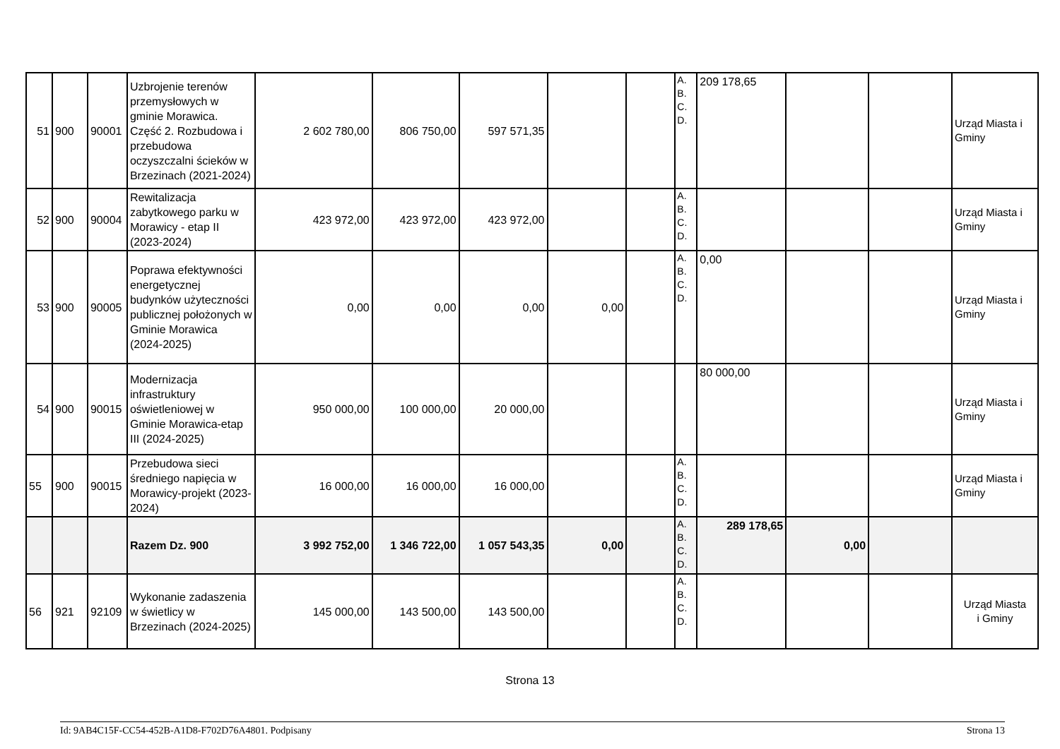| 51 | 900 | 90001 | Uzbrojenie terenów przemysłowych w gminie Morawica. Część 2. Rozbudowa i przebudowa oczyszczalni ścieków w Brzezinach (2021-2024) | 2 602 780,00 | 806 750,00 | 597 571,35 | | | A. B. C. D. | 209 178,65 | | | Urząd Miasta i Gminy |
| 52 | 900 | 90004 | Rewitalizacja zabytkowego parku w Morawicy - etap II (2023-2024) | 423 972,00 | 423 972,00 | 423 972,00 | | | A. B. C. D. | | | | Urząd Miasta i Gminy |
| 53 | 900 | 90005 | Poprawa efektywności energetycznej budynków użyteczności publicznej położonych w Gminie Morawica (2024-2025) | 0,00 | 0,00 | 0,00 | 0,00 | | A. B. C. D. | 0,00 | | | Urząd Miasta i Gminy |
| 54 | 900 | 90015 | Modernizacja infrastruktury oświetleniowej w Gminie Morawica-etap III (2024-2025) | 950 000,00 | 100 000,00 | 20 000,00 | | | | 80 000,00 | | | Urząd Miasta i Gminy |
| 55 | 900 | 90015 | Przebudowa sieci średniego napięcia w Morawicy-projekt (2023-2024) | 16 000,00 | 16 000,00 | 16 000,00 | | | A. B. C. D. | | | | Urząd Miasta i Gminy |
| | | | Razem Dz. 900 | 3 992 752,00 | 1 346 722,00 | 1 057 543,35 | 0,00 | | A. B. C. D. | 289 178,65 | 0,00 | | |
| 56 | 921 | 92109 | Wykonanie zadaszenia w świetlicy w Brzezinach (2024-2025) | 145 000,00 | 143 500,00 | 143 500,00 | | | A. B. C. D. | | | | Urząd Miasta i Gminy |
Strona 13
Id: 9AB4C15F-CC54-452B-A1D8-F702D76A4801. Podpisany Strona 13